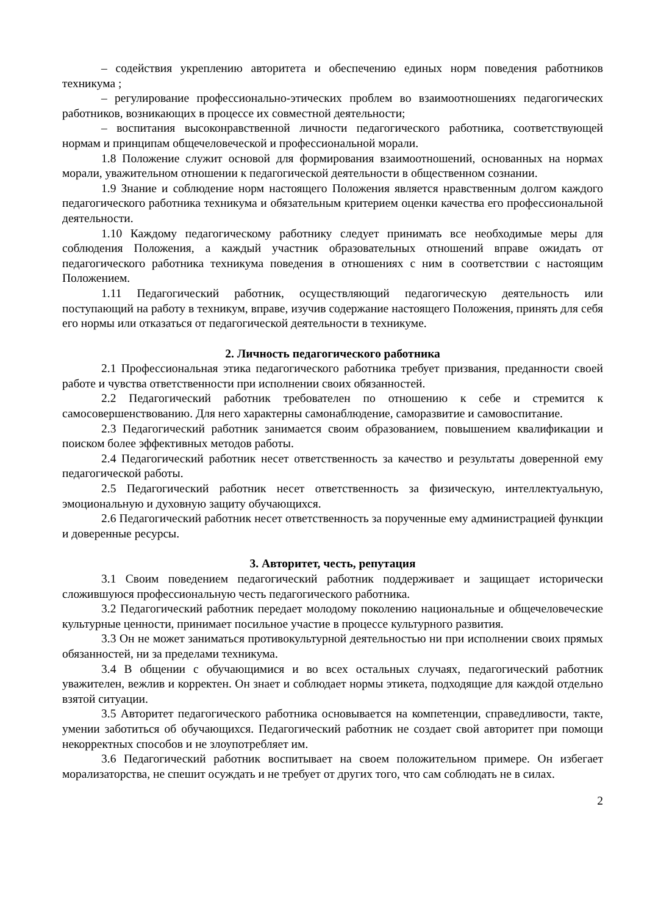– содействия укреплению авторитета и обеспечению единых норм поведения работников техникума ;
– регулирование профессионально-этических проблем во взаимоотношениях педагогических работников, возникающих в процессе их совместной деятельности;
– воспитания высоконравственной личности педагогического работника, соответствующей нормам и принципам общечеловеческой и профессиональной морали.
1.8 Положение служит основой для формирования взаимоотношений, основанных на нормах морали, уважительном отношении к педагогической деятельности в общественном сознании.
1.9 Знание и соблюдение норм настоящего Положения является нравственным долгом каждого педагогического работника техникума и обязательным критерием оценки качества его профессиональной деятельности.
1.10 Каждому педагогическому работнику следует принимать все необходимые меры для соблюдения Положения, а каждый участник образовательных отношений вправе ожидать от педагогического работника техникума поведения в отношениях с ним в соответствии с настоящим Положением.
1.11 Педагогический работник, осуществляющий педагогическую деятельность или поступающий на работу в техникум, вправе, изучив содержание настоящего Положения, принять для себя его нормы или отказаться от педагогической деятельности в техникуме.
2. Личность педагогического работника
2.1 Профессиональная этика педагогического работника требует призвания, преданности своей работе и чувства ответственности при исполнении своих обязанностей.
2.2 Педагогический работник требователен по отношению к себе и стремится к самосовершенствованию. Для него характерны самонаблюдение, саморазвитие и самовоспитание.
2.3 Педагогический работник занимается своим образованием, повышением квалификации и поиском более эффективных методов работы.
2.4 Педагогический работник несет ответственность за качество и результаты доверенной ему педагогической работы.
2.5 Педагогический работник несет ответственность за физическую, интеллектуальную, эмоциональную и духовную защиту обучающихся.
2.6 Педагогический работник несет ответственность за порученные ему администрацией функции и доверенные ресурсы.
3. Авторитет, честь, репутация
3.1 Своим поведением педагогический работник поддерживает и защищает исторически сложившуюся профессиональную честь педагогического работника.
3.2 Педагогический работник передает молодому поколению национальные и общечеловеческие культурные ценности, принимает посильное участие в процессе культурного развития.
3.3 Он не может заниматься противокультурной деятельностью ни при исполнении своих прямых обязанностей, ни за пределами техникума.
3.4 В общении с обучающимися и во всех остальных случаях, педагогический работник уважителен, вежлив и корректен. Он знает и соблюдает нормы этикета, подходящие для каждой отдельно взятой ситуации.
3.5 Авторитет педагогического работника основывается на компетенции, справедливости, такте, умении заботиться об обучающихся. Педагогический работник не создает свой авторитет при помощи некорректных способов и не злоупотребляет им.
3.6 Педагогический работник воспитывает на своем положительном примере. Он избегает морализаторства, не спешит осуждать и не требует от других того, что сам соблюдать не в силах.
2